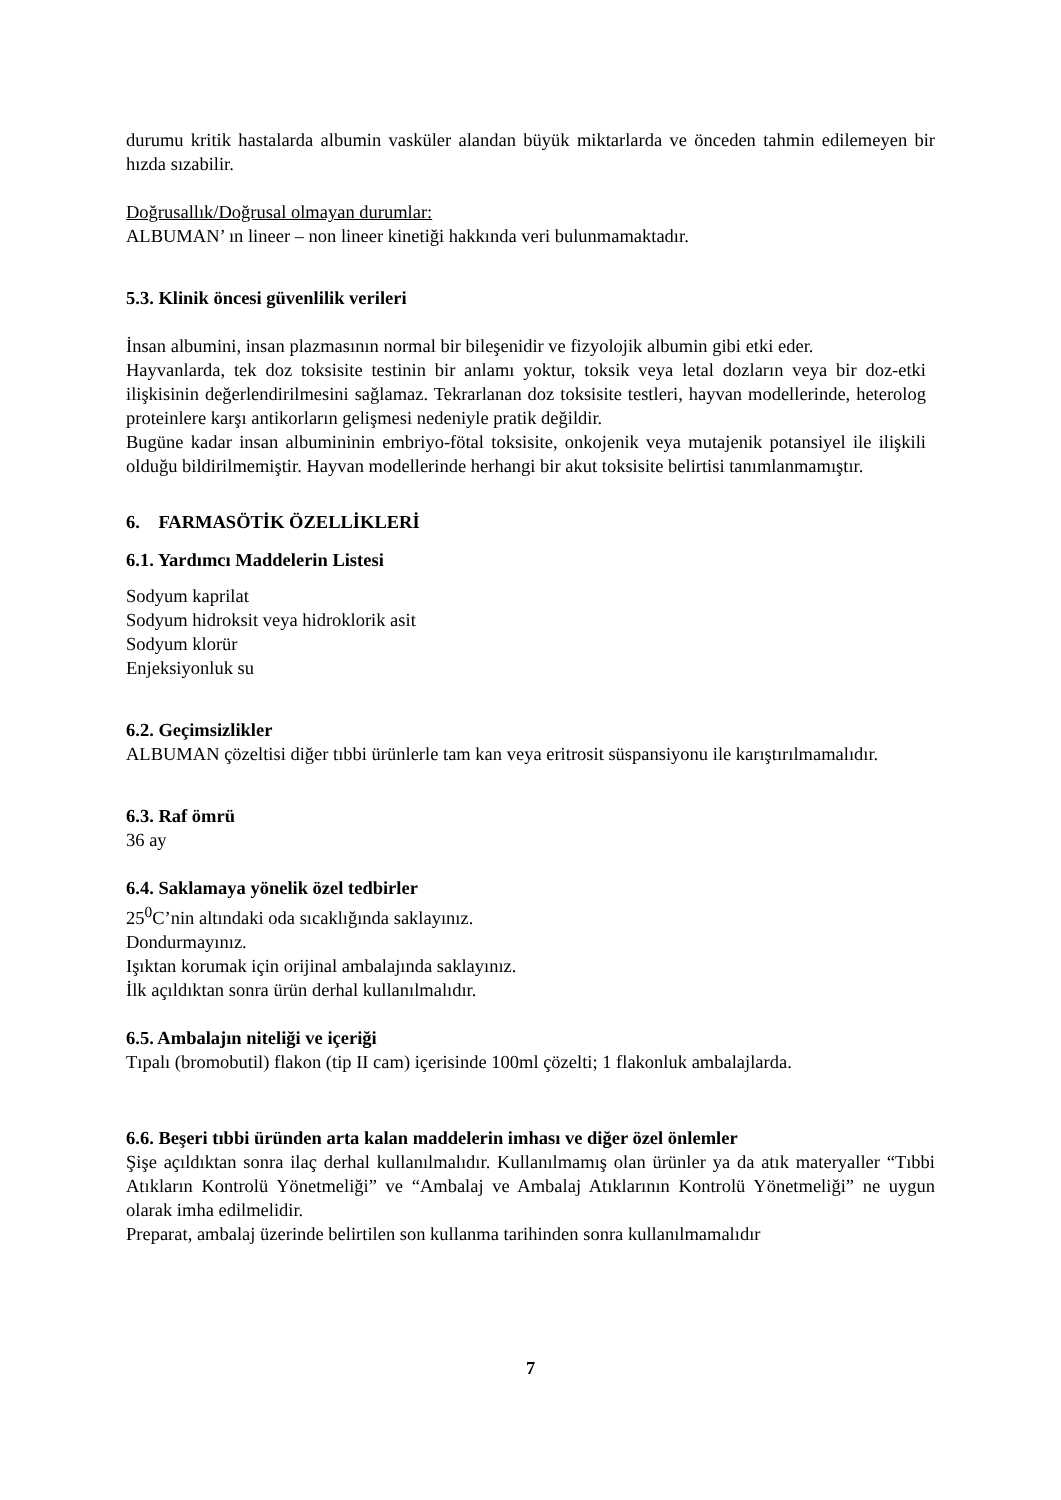durumu kritik hastalarda albumin vasküler alandan büyük miktarlarda ve önceden tahmin edilemeyen bir hızda sızabilir.
Doğrusallık/Doğrusal olmayan durumlar:
ALBUMAN’ ın lineer – non lineer kinetiği hakkında veri bulunmamaktadır.
5.3. Klinik öncesi güvenlilik verileri
İnsan albumini, insan plazmasının normal bir bileşenidir ve fizyolojik albumin gibi etki eder.
Hayvanlarda, tek doz toksisite testinin bir anlamı yoktur, toksik veya letal dozların veya bir doz-etki ilişkisinin değerlendirilmesini sağlamaz. Tekrarlanan doz toksisite testleri, hayvan modellerinde, heterolog proteinlere karşı antikorların gelişmesi nedeniyle pratik değildir.
Bugüne kadar insan albumininin embriyo-fötal toksisite, onkojenik veya mutajenik potansiyel ile ilişkili olduğu bildirilmemiştir. Hayvan modellerinde herhangi bir akut toksisite belirtisi tanımlanmamıştır.
6. FARMASÖTİK ÖZELLİKLERİ
6.1. Yardımcı Maddelerin Listesi
Sodyum kaprilat
Sodyum hidroksit veya hidroklorik asit
Sodyum klorür
Enjeksiyonluk su
6.2. Geçimsizlikler
ALBUMAN çözeltisi diğer tıbbi ürünlerle tam kan veya eritrosit süspansiyonu ile karıştırılmamalıdır.
6.3. Raf ömrü
36 ay
6.4. Saklamaya yönelik özel tedbirler
25<sup>0</sup>C’nin altındaki oda sıcaklığında saklayınız.
Dondurmayınız.
Işıktan korumak için orijinal ambalajında saklayınız.
İlk açıldıktan sonra ürün derhal kullanılmalıdır.
6.5. Ambalajın niteliği ve içeriği
Tıpalı (bromobutil) flakon (tip II cam) içerisinde 100ml çözelti; 1 flakonluk ambalajlarda.
6.6. Beşeri tıbbi üründen arta kalan maddelerin imhası ve diğer özel önlemler
Şişe açıldıktan sonra ilaç derhal kullanılmalıdır. Kullanılmamış olan ürünler ya da atık materyaller “Tıbbi Atıkların Kontrolü Yönetmeliği” ve “Ambalaj ve Ambalaj Atıklarının Kontrolü Yönetmeliği” ne uygun olarak imha edilmelidir.
Preparat, ambalaj üzerinde belirtilen son kullanma tarihinden sonra kullanılmamalıdır
7